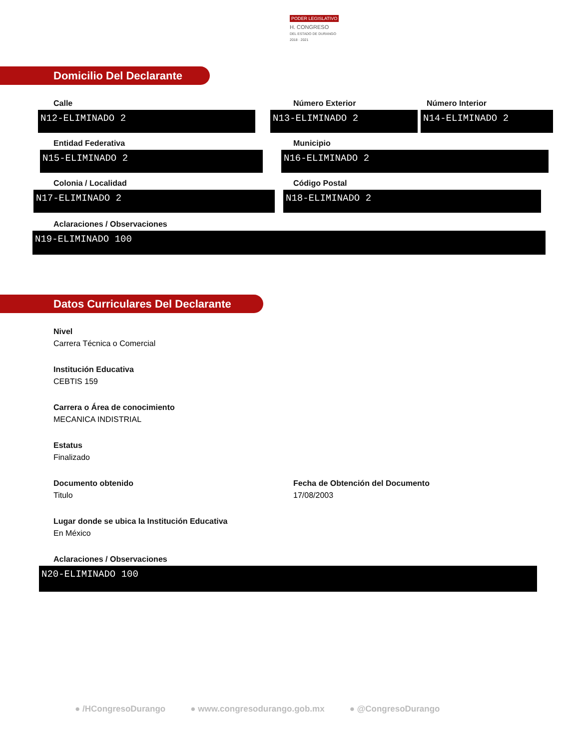PODER LEGISLATIVO
H. CONGRESO
DEL ESTADO DE DURANGO
2018 · 2021
Domicilio Del Declarante
Calle Número Exterior Número Interior
N12-ELIMINADO 2 N13-ELIMINADO 2 N14-ELIMINADO 2
Entidad Federativa Municipio
N15-ELIMINADO 2 N16-ELIMINADO 2
Colonia / Localidad Código Postal
N17-ELIMINADO 2 N18-ELIMINADO 2
Aclaraciones / Observaciones
N19-ELIMINADO 100
Datos Curriculares Del Declarante
Nivel
Carrera Técnica o Comercial
Institución Educativa
CEBTIS 159
Carrera o Área de conocimiento
MECANICA INDISTRIAL
Estatus
Finalizado
Documento obtenido
Titulo
Fecha de Obtención del Documento
17/08/2003
Lugar donde se ubica la Institución Educativa
En México
Aclaraciones / Observaciones
N20-ELIMINADO 100
● /HCongresoDurango ● www.congresodurango.gob.mx ● @CongresoDurango